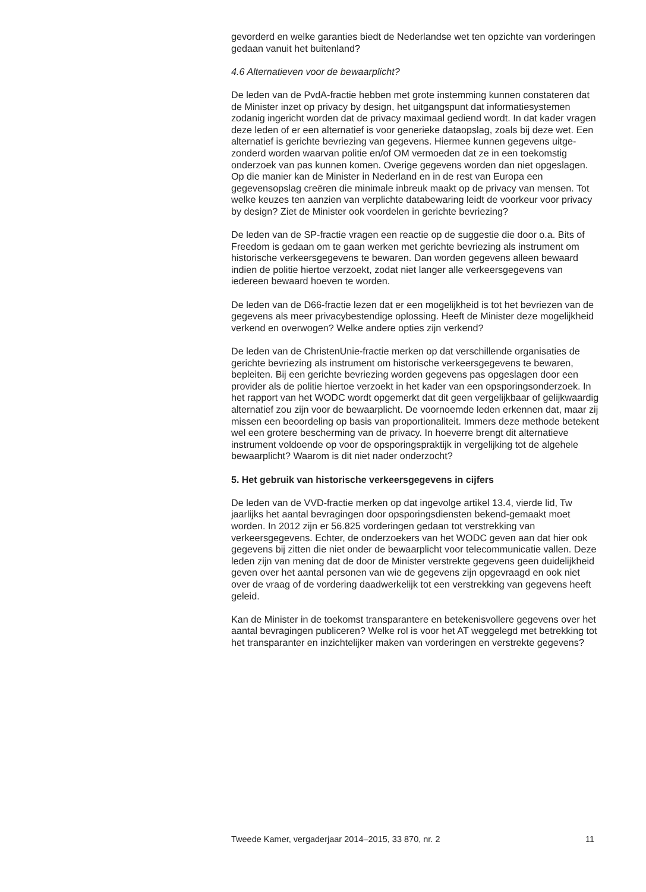gevorderd en welke garanties biedt de Nederlandse wet ten opzichte van vorderingen gedaan vanuit het buitenland?
4.6 Alternatieven voor de bewaarplicht?
De leden van de PvdA-fractie hebben met grote instemming kunnen constateren dat de Minister inzet op privacy by design, het uitgangspunt dat informatiesystemen zodanig ingericht worden dat de privacy maximaal gediend wordt. In dat kader vragen deze leden of er een alternatief is voor generieke dataopslag, zoals bij deze wet. Een alternatief is gerichte bevriezing van gegevens. Hiermee kunnen gegevens uitge-zonderd worden waarvan politie en/of OM vermoeden dat ze in een toekomstig onderzoek van pas kunnen komen. Overige gegevens worden dan niet opgeslagen. Op die manier kan de Minister in Nederland en in de rest van Europa een gegevensopslag creëren die minimale inbreuk maakt op de privacy van mensen. Tot welke keuzes ten aanzien van verplichte databewaring leidt de voorkeur voor privacy by design? Ziet de Minister ook voordelen in gerichte bevriezing?
De leden van de SP-fractie vragen een reactie op de suggestie die door o.a. Bits of Freedom is gedaan om te gaan werken met gerichte bevriezing als instrument om historische verkeersgegevens te bewaren. Dan worden gegevens alleen bewaard indien de politie hiertoe verzoekt, zodat niet langer alle verkeersgegevens van iedereen bewaard hoeven te worden.
De leden van de D66-fractie lezen dat er een mogelijkheid is tot het bevriezen van de gegevens als meer privacybestendige oplossing. Heeft de Minister deze mogelijkheid verkend en overwogen? Welke andere opties zijn verkend?
De leden van de ChristenUnie-fractie merken op dat verschillende organisaties de gerichte bevriezing als instrument om historische verkeersgegevens te bewaren, bepleiten. Bij een gerichte bevriezing worden gegevens pas opgeslagen door een provider als de politie hiertoe verzoekt in het kader van een opsporingsonderzoek. In het rapport van het WODC wordt opgemerkt dat dit geen vergelijkbaar of gelijkwaardig alternatief zou zijn voor de bewaarplicht. De voornoemde leden erkennen dat, maar zij missen een beoordeling op basis van proportionaliteit. Immers deze methode betekent wel een grotere bescherming van de privacy. In hoeverre brengt dit alternatieve instrument voldoende op voor de opsporingspraktijk in vergelijking tot de algehele bewaarplicht? Waarom is dit niet nader onderzocht?
5. Het gebruik van historische verkeersgegevens in cijfers
De leden van de VVD-fractie merken op dat ingevolge artikel 13.4, vierde lid, Tw jaarlijks het aantal bevragingen door opsporingsdiensten bekend-gemaakt moet worden. In 2012 zijn er 56.825 vorderingen gedaan tot verstrekking van verkeersgegevens. Echter, de onderzoekers van het WODC geven aan dat hier ook gegevens bij zitten die niet onder de bewaarplicht voor telecommunicatie vallen. Deze leden zijn van mening dat de door de Minister verstrekte gegevens geen duidelijkheid geven over het aantal personen van wie de gegevens zijn opgevraagd en ook niet over de vraag of de vordering daadwerkelijk tot een verstrekking van gegevens heeft geleid.
Kan de Minister in de toekomst transparantere en betekenisvollere gegevens over het aantal bevragingen publiceren? Welke rol is voor het AT weggelegd met betrekking tot het transparanter en inzichtelijker maken van vorderingen en verstrekte gegevens?
Tweede Kamer, vergaderjaar 2014–2015, 33 870, nr. 2 11